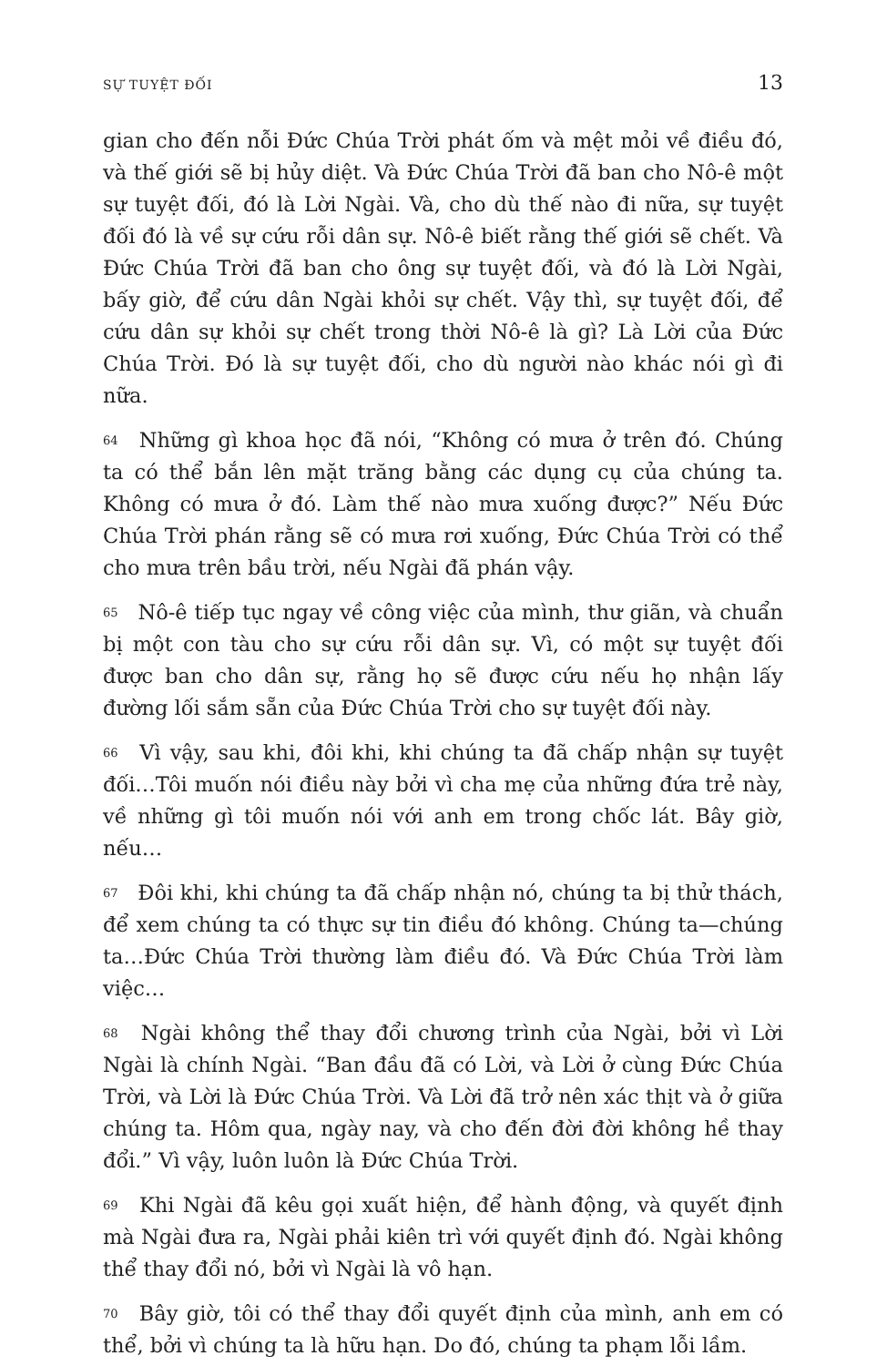SỰ TUYỆT ĐỐI 13
gian cho đến nỗi Đức Chúa Trời phát ốm và mệt mỏi về điều đó, và thế giới sẽ bị hủy diệt. Và Đức Chúa Trời đã ban cho Nô-ê một sự tuyệt đối, đó là Lời Ngài. Và, cho dù thế nào đi nữa, sự tuyệt đối đó là về sự cứu rỗi dân sự. Nô-ê biết rằng thế giới sẽ chết. Và Đức Chúa Trời đã ban cho ông sự tuyệt đối, và đó là Lời Ngài, bấy giờ, để cứu dân Ngài khỏi sự chết. Vậy thì, sự tuyệt đối, để cứu dân sự khỏi sự chết trong thời Nô-ê là gì? Là Lời của Đức Chúa Trời. Đó là sự tuyệt đối, cho dù người nào khác nói gì đi nữa.
64 Những gì khoa học đã nói, “Không có mưa ở trên đó. Chúng ta có thể bắn lên mặt trăng bằng các dụng cụ của chúng ta. Không có mưa ở đó. Làm thế nào mưa xuống được?” Nếu Đức Chúa Trời phán rằng sẽ có mưa rơi xuống, Đức Chúa Trời có thể cho mưa trên bầu trời, nếu Ngài đã phán vậy.
65 Nô-ê tiếp tục ngay về công việc của mình, thư giãn, và chuẩn bị một con tàu cho sự cứu rỗi dân sự. Vì, có một sự tuyệt đối được ban cho dân sự, rằng họ sẽ được cứu nếu họ nhận lấy đường lối sắm sẵn của Đức Chúa Trời cho sự tuyệt đối này.
66 Vì vậy, sau khi, đôi khi, khi chúng ta đã chấp nhận sự tuyệt đối…Tôi muốn nói điều này bởi vì cha mẹ của những đứa trẻ này, về những gì tôi muốn nói với anh em trong chốc lát. Bây giờ, nếu…
67 Đôi khi, khi chúng ta đã chấp nhận nó, chúng ta bị thử thách, để xem chúng ta có thực sự tin điều đó không. Chúng ta—chúng ta…Đức Chúa Trời thường làm điều đó. Và Đức Chúa Trời làm việc…
68 Ngài không thể thay đổi chương trình của Ngài, bởi vì Lời Ngài là chính Ngài. “Ban đầu đã có Lời, và Lời ở cùng Đức Chúa Trời, và Lời là Đức Chúa Trời. Và Lời đã trở nên xác thịt và ở giữa chúng ta. Hôm qua, ngày nay, và cho đến đời đời không hề thay đổi.” Vì vậy, luôn luôn là Đức Chúa Trời.
69 Khi Ngài đã kêu gọi xuất hiện, để hành động, và quyết định mà Ngài đưa ra, Ngài phải kiên trì với quyết định đó. Ngài không thể thay đổi nó, bởi vì Ngài là vô hạn.
70 Bây giờ, tôi có thể thay đổi quyết định của mình, anh em có thể, bởi vì chúng ta là hữu hạn. Do đó, chúng ta phạm lỗi lầm.